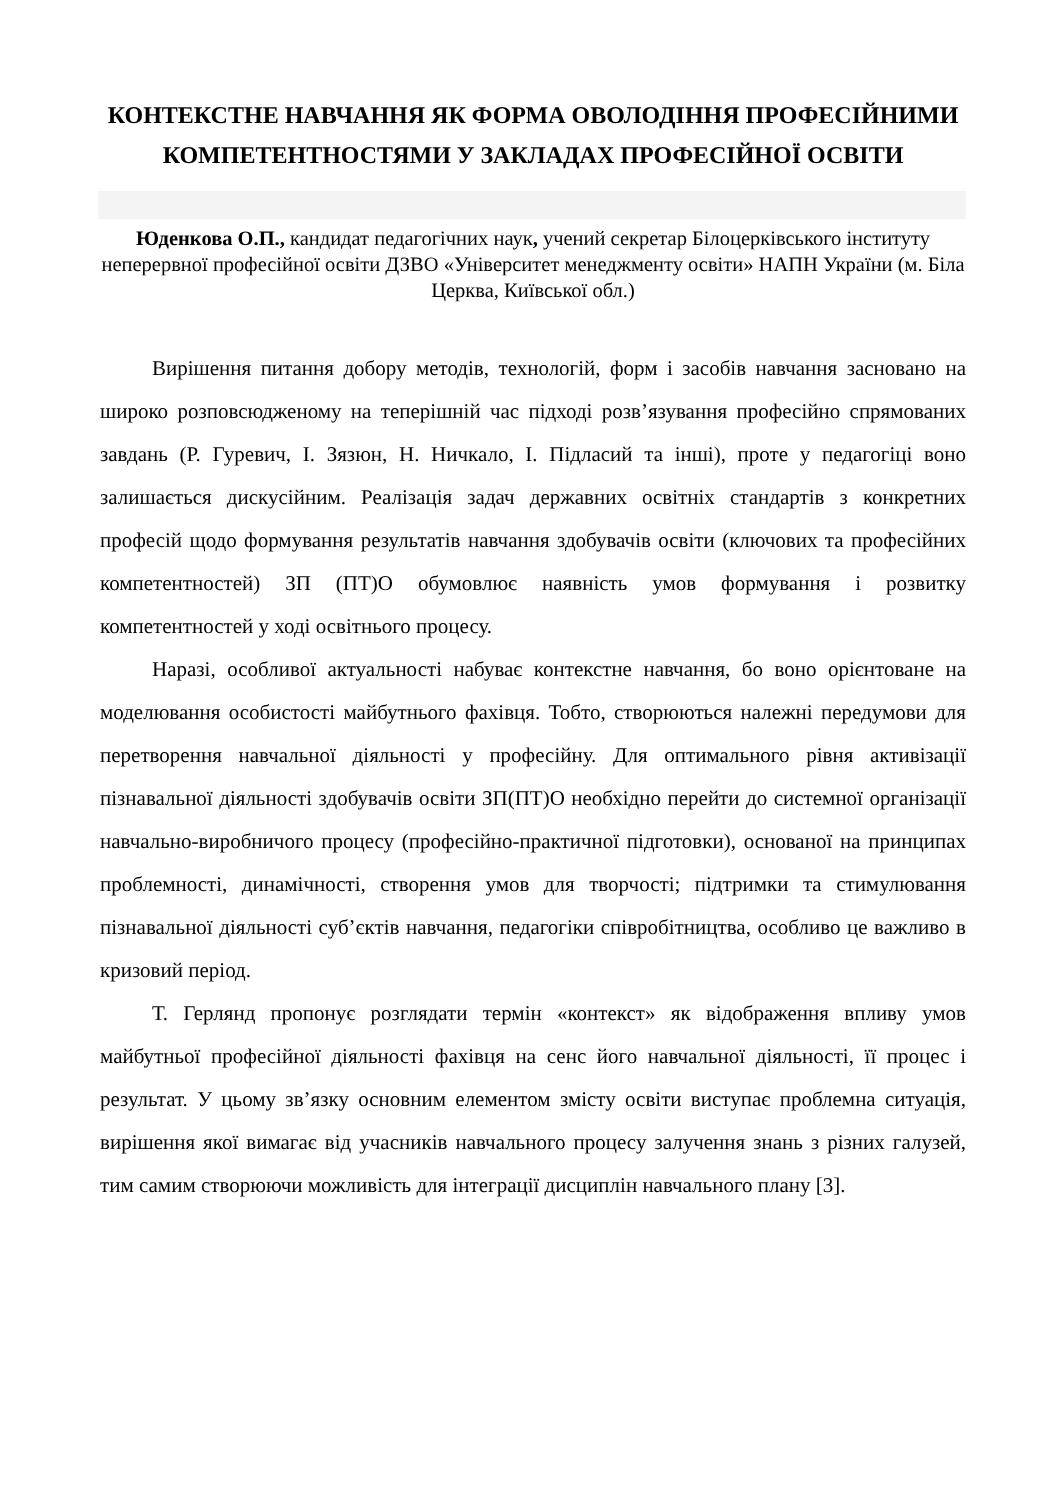КОНТЕКСТНЕ НАВЧАННЯ ЯК ФОРМА ОВОЛОДІННЯ ПРОФЕСІЙНИМИ КОМПЕТЕНТНОСТЯМИ У ЗАКЛАДАХ ПРОФЕСІЙНОЇ ОСВІТИ
Юденкова О.П., кандидат педагогічних наук, учений секретар Білоцерківського інституту неперервної професійної освіти ДЗВО «Університет менеджменту освіти» НАПН України (м. Біла Церква, Київської обл.)
Вирішення питання добору методів, технологій, форм і засобів навчання засновано на широко розповсюдженому на теперішній час підході розв’язування професійно спрямованих завдань (Р. Гуревич, І. Зязюн, Н. Ничкало, І. Підласий та інші), проте у педагогіці воно залишається дискусійним. Реалізація задач державних освітніх стандартів з конкретних професій щодо формування результатів навчання здобувачів освіти (ключових та професійних компетентностей) ЗП (ПТ)О обумовлює наявність умов формування і розвитку компетентностей у ході освітнього процесу.
Наразі, особливої актуальності набуває контекстне навчання, бо воно орієнтоване на моделювання особистості майбутнього фахівця. Тобто, створюються належні передумови для перетворення навчальної діяльності у професійну. Для оптимального рівня активізації пізнавальної діяльності здобувачів освіти ЗП(ПТ)О необхідно перейти до системної організації навчально-виробничого процесу (професійно-практичної підготовки), основаної на принципах проблемності, динамічності, створення умов для творчості; підтримки та стимулювання пізнавальної діяльності суб’єктів навчання, педагогіки співробітництва, особливо це важливо в кризовий період.
Т. Герлянд пропонує розглядати термін «контекст» як відображення впливу умов майбутньої професійної діяльності фахівця на сенс його навчальної діяльності, її процес і результат. У цьому зв’язку основним елементом змісту освіти виступає проблемна ситуація, вирішення якої вимагає від учасників навчального процесу залучення знань з різних галузей, тим самим створюючи можливість для інтеграції дисциплін навчального плану [3].